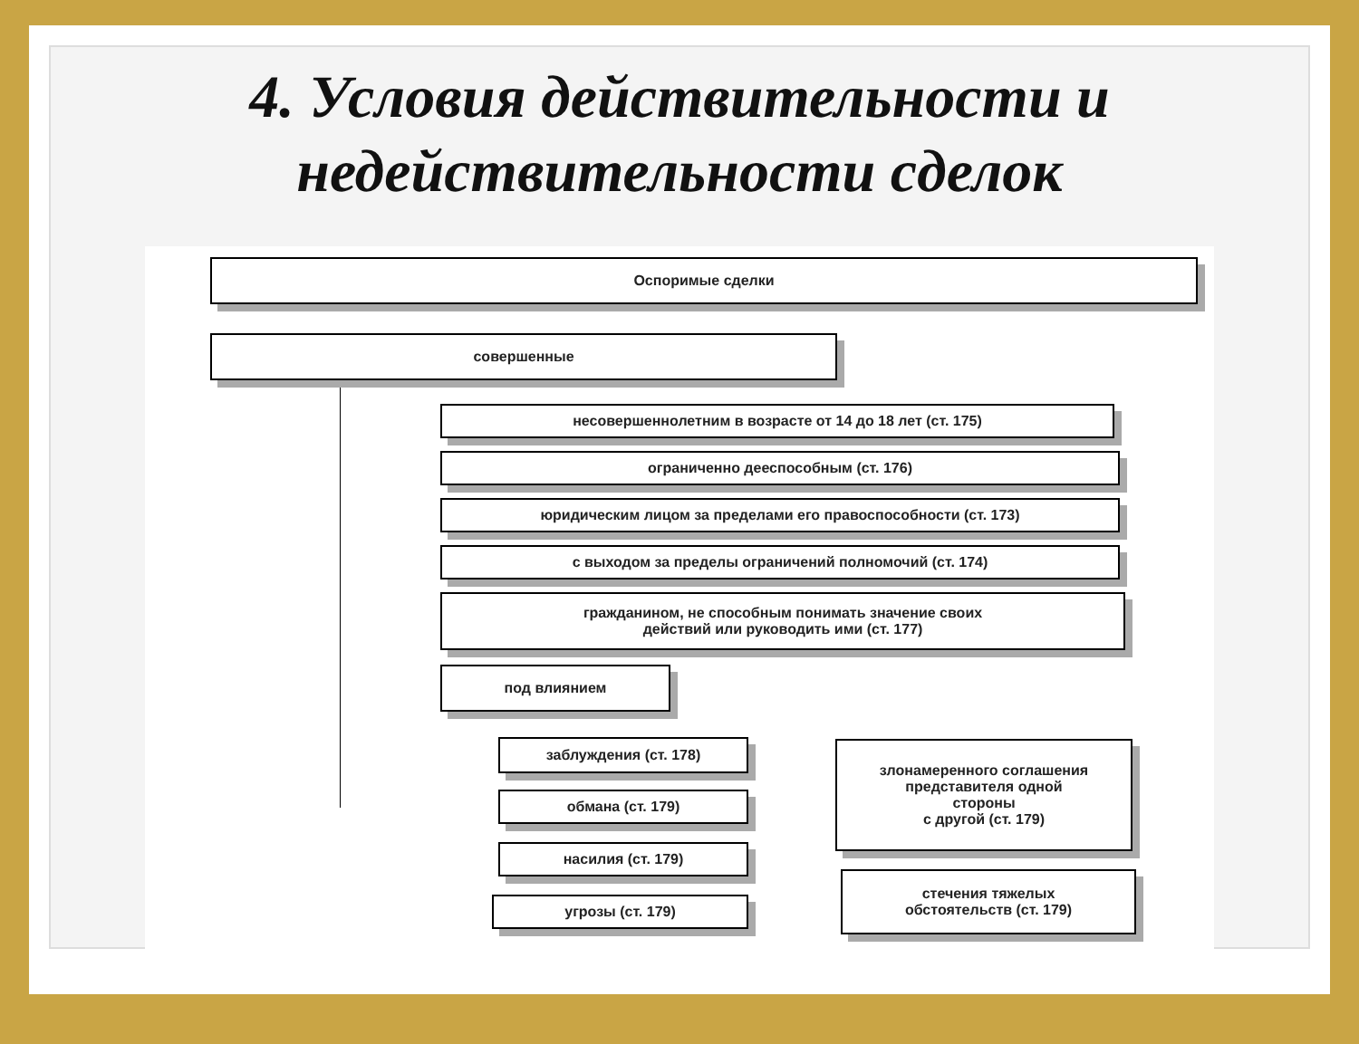4. Условия действительности и недействительности сделок
Оспоримые сделки
совершенные
несовершеннолетним в возрасте от 14 до 18 лет (ст. 175)
ограниченно дееспособным (ст. 176)
юридическим лицом за пределами его правоспособности (ст. 173)
с выходом за пределы ограничений полномочий (ст. 174)
гражданином, не способным понимать значение своих
действий или руководить ими (ст. 177)
под влиянием
заблуждения (ст. 178)
обмана (ст. 179)
насилия (ст. 179)
угрозы (ст. 179)
злонамеренного соглашения
представителя одной
стороны
с другой (ст. 179)
стечения тяжелых
обстоятельств (ст. 179)